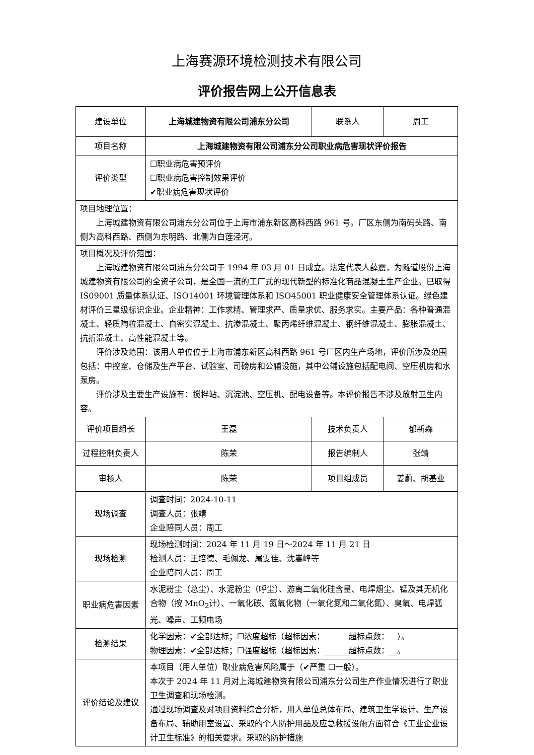上海赛源环境检测技术有限公司
评价报告网上公开信息表
| 建设单位 | 上海城建物资有限公司浦东分公司 | | 联系人 | 周工 |
| 项目名称 | 上海城建物资有限公司浦东分公司职业病危害现状评价报告 | | | |
| 评价类型 | ☐职业病危害预评价 ☐职业病危害控制效果评价 ✔职业病危害现状评价 | | | |
| 项目地理位置： 上海城建物资有限公司浦东分公司位于上海市浦东新区高科西路 961 号。厂区东侧为南码头路、南侧为高科西路、西侧为东明路、北侧为白莲泾河。 | | | | |
| 项目概况及评价范围： 上海城建物资有限公司浦东分公司于 1994 年 03 月 01 日成立。法定代表人薛震，为隧道股份上海城建物资有限公司的全资子公司，是全国一流的工厂式的现代新型的标准化商品混凝土生产企业。已取得 IS09001 质量体系认证、ISO14001 环境管理体系和 ISO45001 职业健康安全管理体系认证。绿色建材评价三星级标识企业。企业精神：工作求精、管理求严、质量求优、服务求实。主要产品：各种普通混凝土、轻质陶粒混凝土、自密实混凝土、抗渗混凝土、聚丙烯纤维混凝土、钢纤维混凝土、膨胀混凝土、抗折混凝土、高性能混凝土等。 评价涉及范围：该用人单位位于上海市浦东新区高科西路 961 号厂区内生产场地，评价所涉及范围包括：中控室、仓储及生产平台、试验室、司磅房和公辅设施，其中公辅设施包括配电间、空压机房和水泵房。 评价涉及主要生产设施有：搅拌站、沉淀池、空压机、配电设备等。本评价报告不涉及放射卫生内容。 | | | | |
| 评价项目组长 | 王磊 | 技术负责人 | | 郁新森 |
| 过程控制负责人 | 陈荣 | 报告编制人 | | 张靖 |
| 审核人 | 陈荣 | 项目组成员 | | 姜蔚、胡基业 |
| 现场调查 | 调查时间：2024-10-11 调查人员：张靖 企业陪同人员：周工 | | | |
| 现场检测 | 现场检测时间：2024 年 11 月 19 日～2024 年 11 月 21 日 检测人员：王培德、毛佩龙、屠雯佳、沈嵩峰等 企业陪同人员：周工 | | | |
| 职业病危害因素 | 水泥粉尘（总尘）、水泥粉尘（呼尘）、游离二氧化硅含量、电焊烟尘、锰及其无机化合物（按 MnO<sub>2</sub>计）、一氧化碳、氮氧化物（一氧化氮和二氧化氮）、臭氧、电焊弧光、噪声、工频电场 | | | |
| 检测结果 | 化学因素：✔全部达标；☐浓度超标（超标因素：______超标点数：__）。 物理因素：✔全部达标；☐强度超标（超标因素：______超标点数：__。 | | | |
| 评价结论及建议 | 本项目（用人单位）职业病危害风险属于（✔严重 ☐一般）。 本次于 2024 年 11 月对上海城建物资有限公司浦东分公司生产作业情况进行了职业卫生调查和现场检测。 通过现场调查及对项目资料综合分析，用人单位总体布局、建筑卫生学设计、生产设备布局、辅助用室设置、采取的个人防护用品及应急救援设施方面符合《工业企业设计卫生标准》的相关要求。采取的防护措施 | | | |